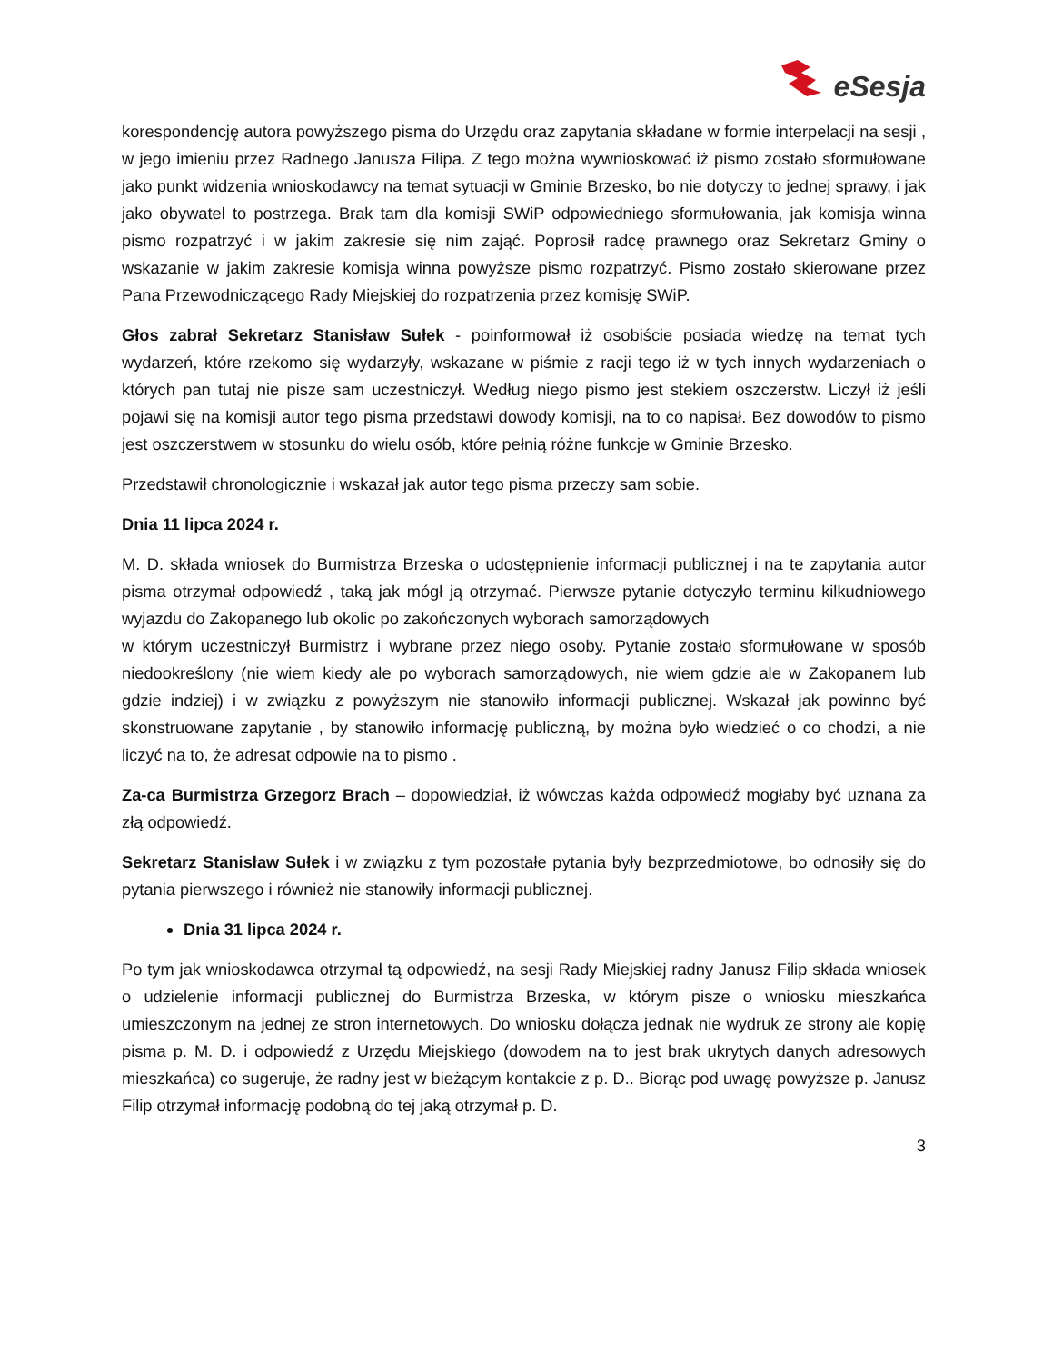eSesja
korespondencję autora powyższego pisma do Urzędu oraz zapytania składane w formie interpelacji na sesji , w jego imieniu przez Radnego Janusza Filipa. Z tego można wywnioskować iż pismo zostało sformułowane jako punkt widzenia wnioskodawcy na temat sytuacji w Gminie Brzesko, bo nie dotyczy to jednej sprawy, i jak jako obywatel to postrzega. Brak tam dla komisji SWiP odpowiedniego sformułowania, jak komisja winna pismo rozpatrzyć i w jakim zakresie się nim zająć. Poprosił radcę prawnego oraz Sekretarz Gminy o wskazanie w jakim zakresie komisja winna powyższe pismo rozpatrzyć. Pismo zostało skierowane przez Pana Przewodniczącego Rady Miejskiej do rozpatrzenia przez komisję SWiP.
Głos zabrał Sekretarz Stanisław Sułek - poinformował iż osobiście posiada wiedzę na temat tych wydarzeń, które rzekomo się wydarzyły, wskazane w piśmie z racji tego iż w tych innych wydarzeniach o których pan tutaj nie pisze sam uczestniczył. Według niego pismo jest stekiem oszczerstw. Liczył iż jeśli pojawi się na komisji autor tego pisma przedstawi dowody komisji, na to co napisał. Bez dowodów to pismo jest oszczerstwem w stosunku do wielu osób, które pełnią różne funkcje w Gminie Brzesko.
Przedstawił chronologicznie i wskazał jak autor tego pisma przeczy sam sobie.
Dnia 11 lipca 2024 r.
M. D. składa wniosek do Burmistrza Brzeska o udostępnienie informacji publicznej i na te zapytania autor pisma otrzymał odpowiedź , taką jak mógł ją otrzymać. Pierwsze pytanie dotyczyło terminu kilkudniowego wyjazdu do Zakopanego lub okolic po zakończonych wyborach samorządowych
w którym uczestniczył Burmistrz i wybrane przez niego osoby. Pytanie zostało sformułowane w sposób niedookreślony (nie wiem kiedy ale po wyborach samorządowych, nie wiem gdzie ale w Zakopanem lub gdzie indziej) i w związku z powyższym nie stanowiło informacji publicznej. Wskazał jak powinno być skonstruowane zapytanie , by stanowiło informację publiczną, by można było wiedzieć o co chodzi, a nie liczyć na to, że adresat odpowie na to pismo .
Za-ca Burmistrza Grzegorz Brach – dopowiedział, iż wówczas każda odpowiedź mogłaby być uznana za złą odpowiedź.
Sekretarz Stanisław Sułek i w związku z tym pozostałe pytania były bezprzedmiotowe, bo odnosiły się do pytania pierwszego i również nie stanowiły informacji publicznej.
Dnia 31 lipca 2024 r.
Po tym jak wnioskodawca otrzymał tą odpowiedź, na sesji Rady Miejskiej radny Janusz Filip składa wniosek o udzielenie informacji publicznej do Burmistrza Brzeska, w którym pisze o wniosku mieszkańca umieszczonym na jednej ze stron internetowych. Do wniosku dołącza jednak nie wydruk ze strony ale kopię pisma p. M. D. i odpowiedź z Urzędu Miejskiego (dowodem na to jest brak ukrytych danych adresowych mieszkańca) co sugeruje, że radny jest w bieżącym kontakcie z p. D.. Biorąc pod uwagę powyższe p. Janusz Filip otrzymał informację podobną do tej jaką otrzymał p. D.
3